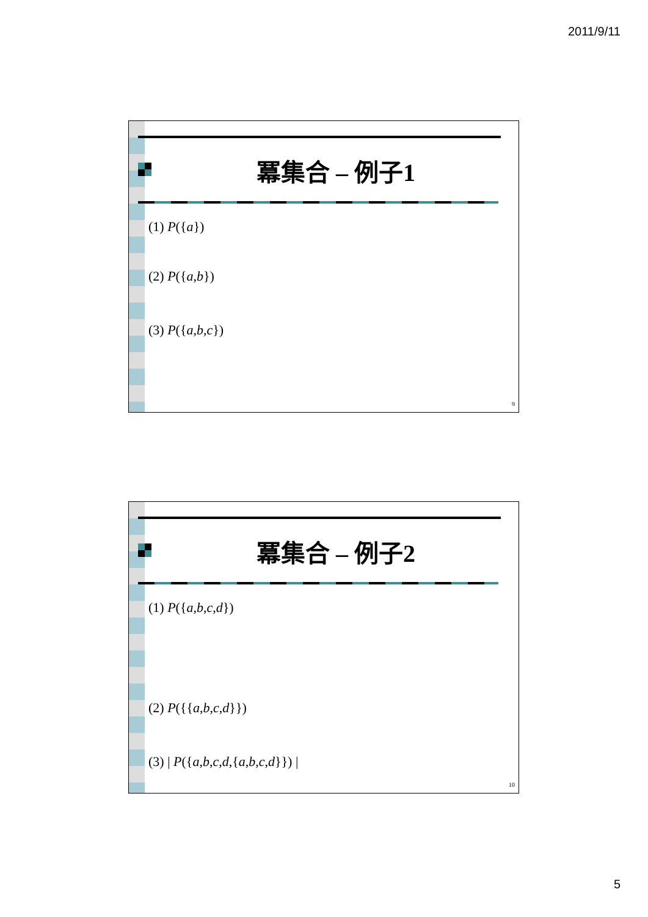2011/9/11
冪集合 – 例子1
(1) P({a})
(2) P({a,b})
(3) P({a,b,c})
9
冪集合 – 例子2
(1) P({a,b,c,d})
(2) P({{a,b,c,d}})
(3) | P({a,b,c,d,{a,b,c,d}}) |
10
5